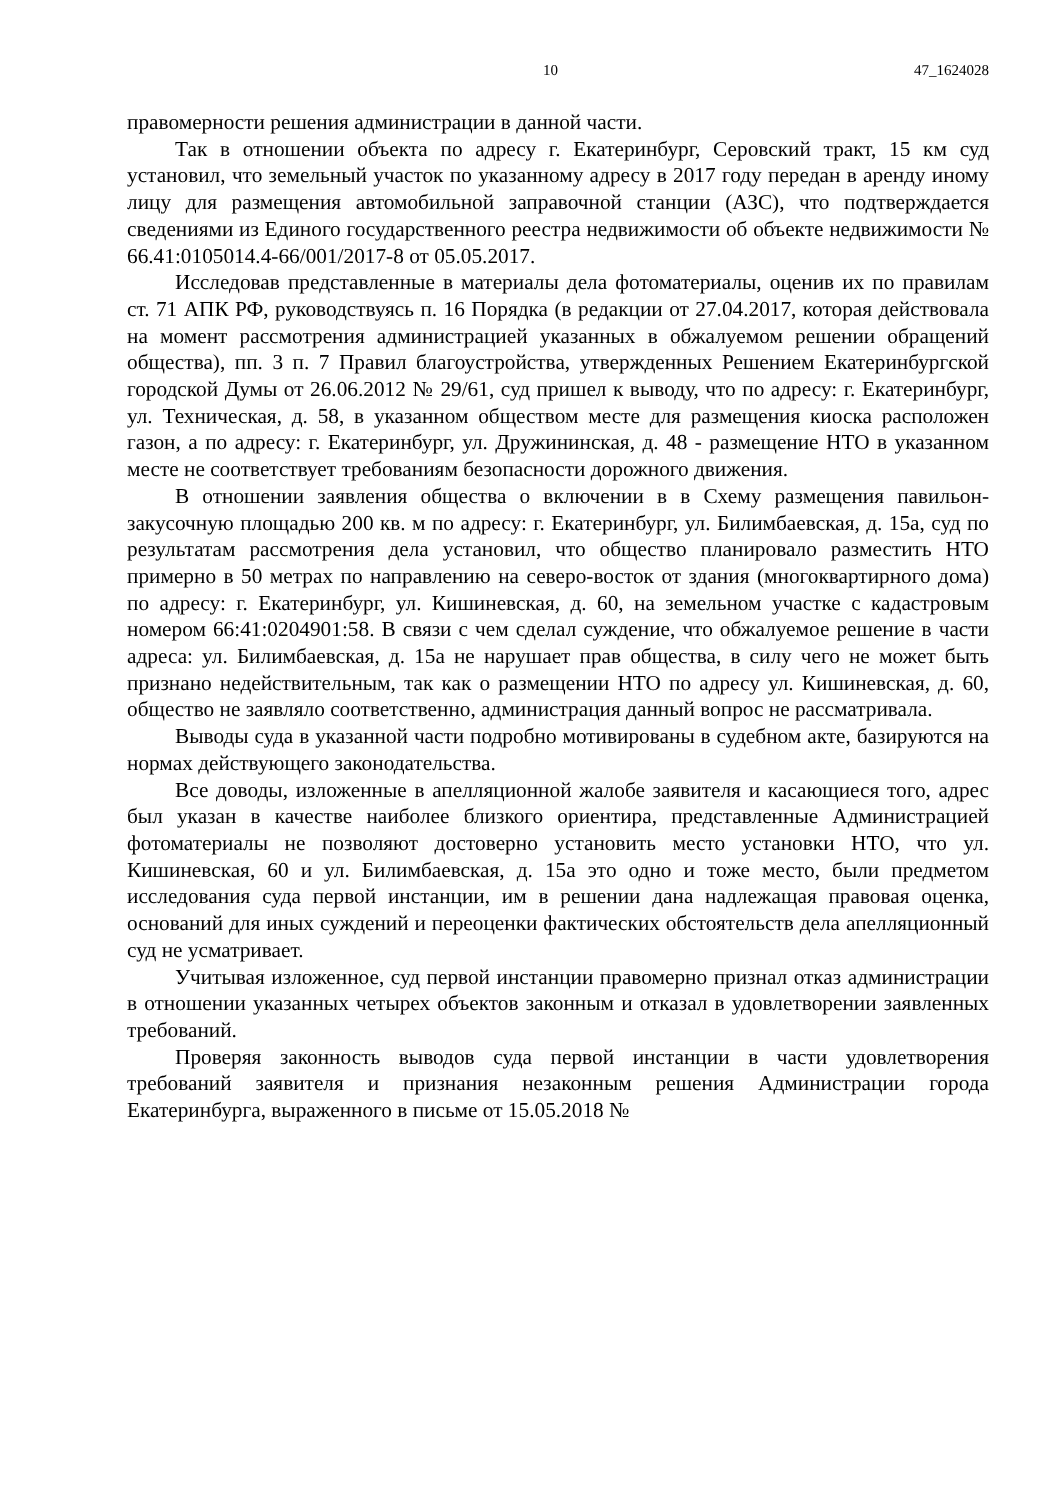10 47_1624028
правомерности решения администрации в данной части.
Так в отношении объекта по адресу г. Екатеринбург, Серовский тракт, 15 км суд установил, что земельный участок по указанному адресу в 2017 году передан в аренду иному лицу для размещения автомобильной заправочной станции (АЗС), что подтверждается сведениями из Единого государственного реестра недвижимости об объекте недвижимости № 66.41:0105014.4-66/001/2017-8 от 05.05.2017.
Исследовав представленные в материалы дела фотоматериалы, оценив их по правилам ст. 71 АПК РФ, руководствуясь п. 16 Порядка (в редакции от 27.04.2017, которая действовала на момент рассмотрения администрацией указанных в обжалуемом решении обращений общества), пп. 3 п. 7 Правил благоустройства, утвержденных Решением Екатеринбургской городской Думы от 26.06.2012 № 29/61, суд пришел к выводу, что по адресу: г. Екатеринбург, ул. Техническая, д. 58, в указанном обществом месте для размещения киоска расположен газон, а по адресу: г. Екатеринбург, ул. Дружининская, д. 48 - размещение НТО в указанном месте не соответствует требованиям безопасности дорожного движения.
В отношении заявления общества о включении в в Схему размещения павильон-закусочную площадью 200 кв. м по адресу: г. Екатеринбург, ул. Билимбаевская, д. 15а, суд по результатам рассмотрения дела установил, что общество планировало разместить НТО примерно в 50 метрах по направлению на северо-восток от здания (многоквартирного дома) по адресу: г. Екатеринбург, ул. Кишиневская, д. 60, на земельном участке с кадастровым номером 66:41:0204901:58. В связи с чем сделал суждение, что обжалуемое решение в части адреса: ул. Билимбаевская, д. 15а не нарушает прав общества, в силу чего не может быть признано недействительным, так как о размещении НТО по адресу ул. Кишиневская, д. 60, общество не заявляло соответственно, администрация данный вопрос не рассматривала.
Выводы суда в указанной части подробно мотивированы в судебном акте, базируются на нормах действующего законодательства.
Все доводы, изложенные в апелляционной жалобе заявителя и касающиеся того, адрес был указан в качестве наиболее близкого ориентира, представленные Администрацией фотоматериалы не позволяют достоверно установить место установки НТО, что ул. Кишиневская, 60 и ул. Билимбаевская, д. 15а это одно и тоже место, были предметом исследования суда первой инстанции, им в решении дана надлежащая правовая оценка, оснований для иных суждений и переоценки фактических обстоятельств дела апелляционный суд не усматривает.
Учитывая изложенное, суд первой инстанции правомерно признал отказ администрации в отношении указанных четырех объектов законным и отказал в удовлетворении заявленных требований.
Проверяя законность выводов суда первой инстанции в части удовлетворения требований заявителя и признания незаконным решения Администрации города Екатеринбурга, выраженного в письме от 15.05.2018 №